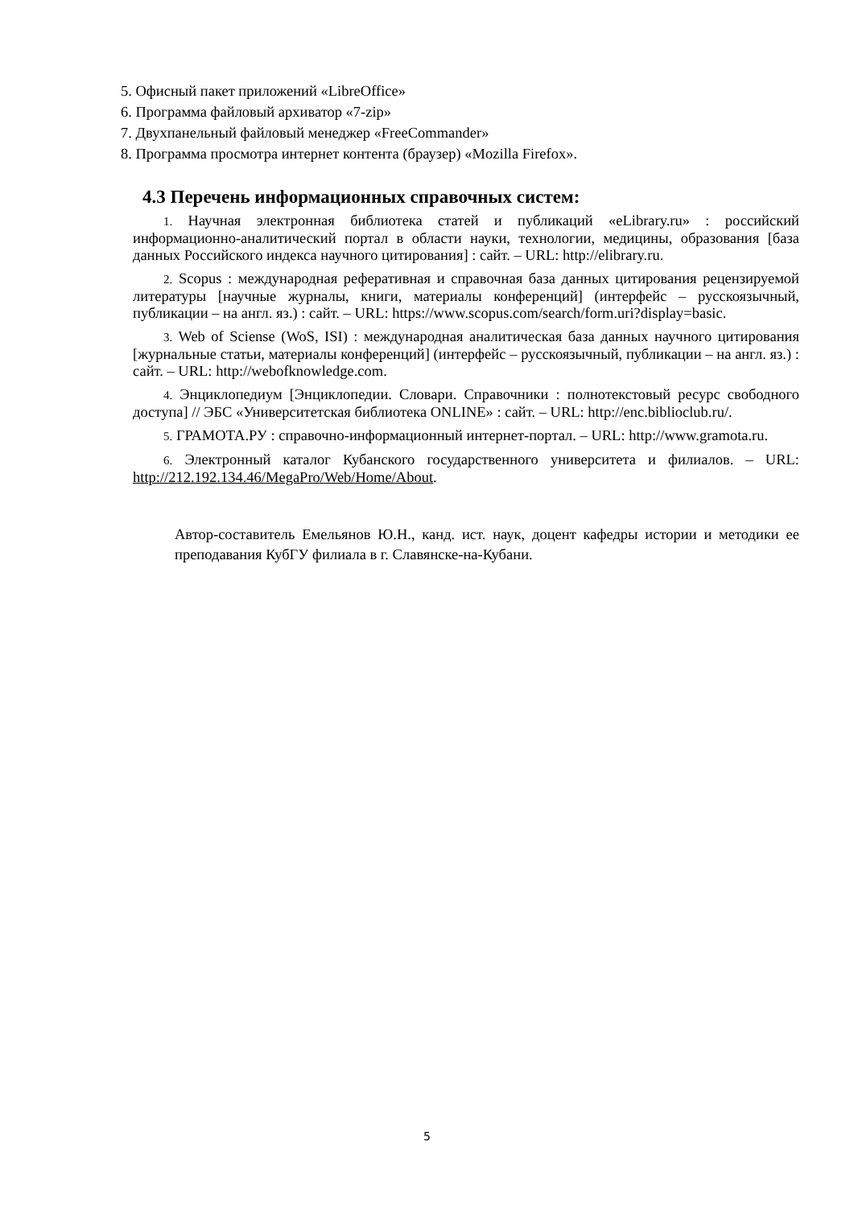5. Офисный пакет приложений «LibreOffice»
6. Программа файловый архиватор «7-zip»
7. Двухпанельный файловый менеджер «FreeCommander»
8. Программа просмотра интернет контента (браузер) «Mozilla Firefox».
4.3 Перечень информационных справочных систем:
1. Научная электронная библиотека статей и публикаций «eLibrary.ru» : российский информационно-аналитический портал в области науки, технологии, медицины, образования [база данных Российского индекса научного цитирования] : сайт. – URL: http://elibrary.ru.
2. Scopus : международная реферативная и справочная база данных цитирования рецензируемой литературы [научные журналы, книги, материалы конференций] (интерфейс – русскоязычный, публикации – на англ. яз.) : сайт. – URL: https://www.scopus.com/search/form.uri?display=basic.
3. Web of Sciense (WoS, ISI) : международная аналитическая база данных научного цитирования [журнальные статьи, материалы конференций] (интерфейс – русскоязычный, публикации – на англ. яз.) : сайт. – URL: http://webofknowledge.com.
4. Энциклопедиум [Энциклопедии. Словари. Справочники : полнотекстовый ресурс свободного доступа] // ЭБС «Университетская библиотека ONLINE» : сайт. – URL: http://enc.biblioclub.ru/.
5. ГРАМОТА.РУ : справочно-информационный интернет-портал. – URL: http://www.gramota.ru.
6. Электронный каталог Кубанского государственного университета и филиалов. – URL: http://212.192.134.46/MegaPro/Web/Home/About.
Автор-составитель Емельянов Ю.Н., канд. ист. наук, доцент кафедры истории и методики ее преподавания КубГУ филиала в г. Славянске-на-Кубани.
5